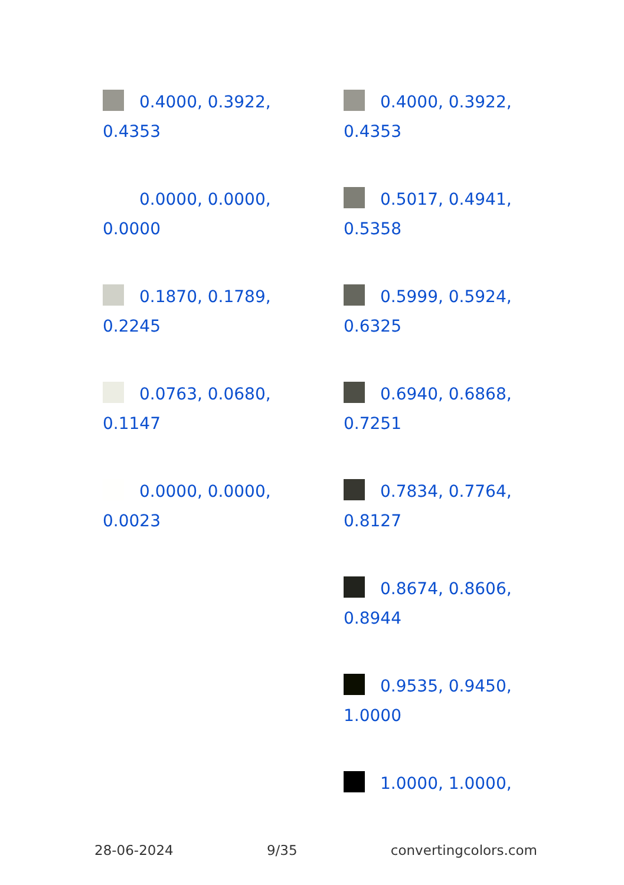0.4000, 0.3922, 0.4353
0.0000, 0.0000, 0.0000
0.1870, 0.1789, 0.2245
0.0763, 0.0680, 0.1147
0.0000, 0.0000, 0.0023
0.4000, 0.3922, 0.4353
0.5017, 0.4941, 0.5358
0.5999, 0.5924, 0.6325
0.6940, 0.6868, 0.7251
0.7834, 0.7764, 0.8127
0.8674, 0.8606, 0.8944
0.9535, 0.9450, 1.0000
1.0000, 1.0000,
28-06-2024 9/35 convertingcolors.com